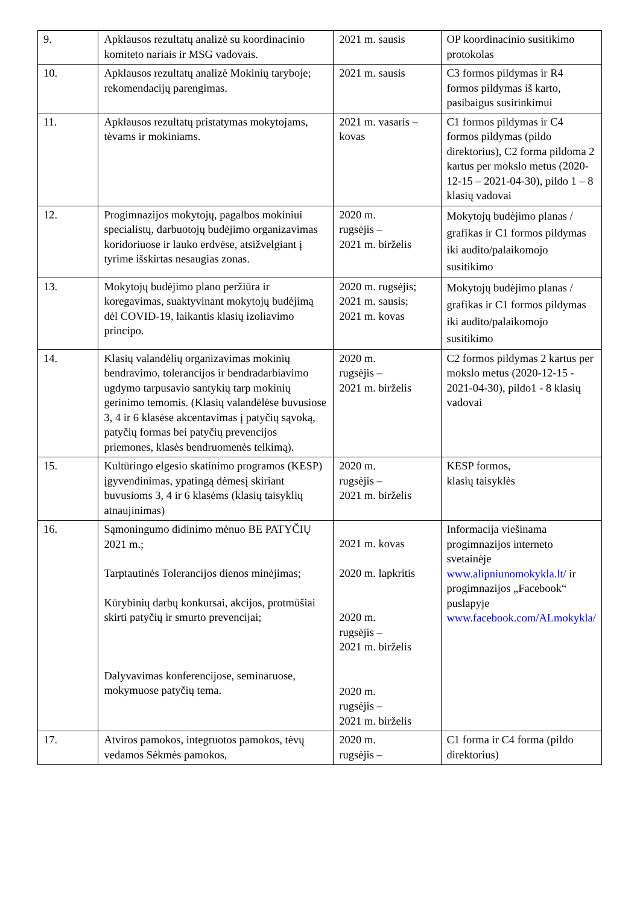| 9. | Apklausos rezultatų analizė su koordinacinio komiteto nariais ir MSG vadovais. | 2021 m. sausis | OP koordinacinio susitikimo protokolas |
| 10. | Apklausos rezultatų analizė Mokinių taryboje; rekomendacijų parengimas. | 2021 m. sausis | C3 formos pildymas ir R4 formos pildymas iš karto, pasibaigus susirinkimui |
| 11. | Apklausos rezultatų pristatymas mokytojams, tėvams ir mokiniams. | 2021 m. vasaris – kovas | C1 formos pildymas ir C4 formos pildymas (pildo direktorius), C2 forma pildoma 2 kartus per mokslo metus (2020-12-15 – 2021-04-30), pildo 1 – 8 klasių vadovai |
| 12. | Progimnazijos mokytojų, pagalbos mokiniui specialistų, darbuotojų budėjimo organizavimas koridoriuose ir lauko erdvėse, atsižvelgiant į tyrime išskirtas nesaugias zonas. | 2020 m. rugsėjis – 2021 m. birželis | Mokytojų budėjimo planas / grafikas ir C1 formos pildymas iki audito/palaikomojo susitikimo |
| 13. | Mokytojų budėjimo plano peržiūra ir koregavimas, suaktyvinant mokytojų budėjimą dėl COVID-19, laikantis klasių izoliavimo principo. | 2020 m. rugsėjis; 2021 m. sausis; 2021 m. kovas | Mokytojų budėjimo planas / grafikas ir C1 formos pildymas iki audito/palaikomojo susitikimo |
| 14. | Klasių valandėlių organizavimas mokinių bendravimo, tolerancijos ir bendradarbiavimo ugdymo tarpusavio santykių tarp mokinių gerinimo temomis. (Klasių valandėlėse buvusiose 3, 4 ir 6 klasėse akcentavimas į patyčių sąvoką, patyčių formas bei patyčių prevencijos priemones, klasės bendruomenės telkimą). | 2020 m. rugsėjis – 2021 m. birželis | C2 formos pildymas 2 kartus per mokslo metus (2020-12-15 - 2021-04-30), pildo1 - 8 klasių vadovai |
| 15. | Kultūringo elgesio skatinimo programos (KESP) įgyvendinimas, ypatingą dėmesį skiriant buvusioms 3, 4 ir 6 klasėms (klasių taisyklių atnaujinimas) | 2020 m. rugsėjis – 2021 m. birželis | KESP formos, klasių taisyklės |
| 16. | Sąmoningumo didinimo mėnuo BE PATYČIŲ 2021 m.; Tarptautinės Tolerancijos dienos minėjimas; Kūrybinių darbų konkursai, akcijos, protmūšiai skirti patyčių ir smurto prevencijai; Dalyvavimas konferencijose, seminaruose, mokymuose patyčių tema. | 2021 m. kovas 2020 m. lapkritis 2020 m. rugsėjis – 2021 m. birželis 2020 m. rugsėjis – 2021 m. birželis | Informacija viešinama progimnazijos interneto svetainėje www.alipniunomokykla.lt/ ir progimnazijos „Facebook“ puslapyje www.facebook.com/ALmokykla/ |
| 17. | Atviros pamokos, integruotos pamokos, tėvų vedamos Sėkmės pamokos, | 2020 m. rugsėjis – | C1 forma ir C4 forma (pildo direktorius) |